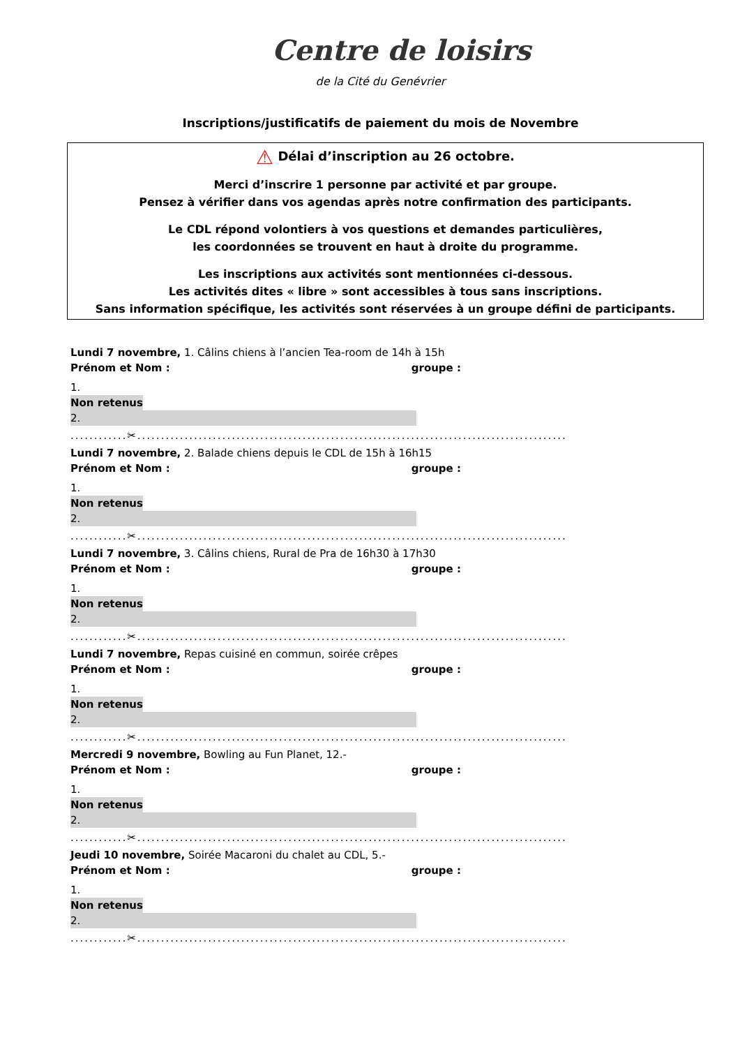Centre de loisirs
de la Cité du Genévrier
Inscriptions/justificatifs de paiement du mois de Novembre
⚠ Délai d’inscription au 26 octobre.
Merci d’inscrire 1 personne par activité et par groupe.
Pensez à vérifier dans vos agendas après notre confirmation des participants.
Le CDL répond volontiers à vos questions et demandes particulières,
les coordonnées se trouvent en haut à droite du programme.
Les inscriptions aux activités sont mentionnées ci-dessous.
Les activités dites « libre » sont accessibles à tous sans inscriptions.
Sans information spécifique, les activités sont réservées à un groupe défini de participants.
Lundi 7 novembre, 1. Câlins chiens à l’ancien Tea-room de 14h à 15h
Prénom et Nom : groupe :
1.
Non retenus
2.
............✂...........................................................................................
Lundi 7 novembre, 2. Balade chiens depuis le CDL de 15h à 16h15
Prénom et Nom : groupe :
1.
Non retenus
2.
............✂...........................................................................................
Lundi 7 novembre, 3. Câlins chiens, Rural de Pra de 16h30 à 17h30
Prénom et Nom : groupe :
1.
Non retenus
2.
............✂...........................................................................................
Lundi 7 novembre, Repas cuisiné en commun, soirée crêpes
Prénom et Nom : groupe :
1.
Non retenus
2.
............✂...........................................................................................
Mercredi 9 novembre, Bowling au Fun Planet, 12.-
Prénom et Nom : groupe :
1.
Non retenus
2.
............✂...........................................................................................
Jeudi 10 novembre, Soirée Macaroni du chalet au CDL, 5.-
Prénom et Nom : groupe :
1.
Non retenus
2.
............✂...........................................................................................